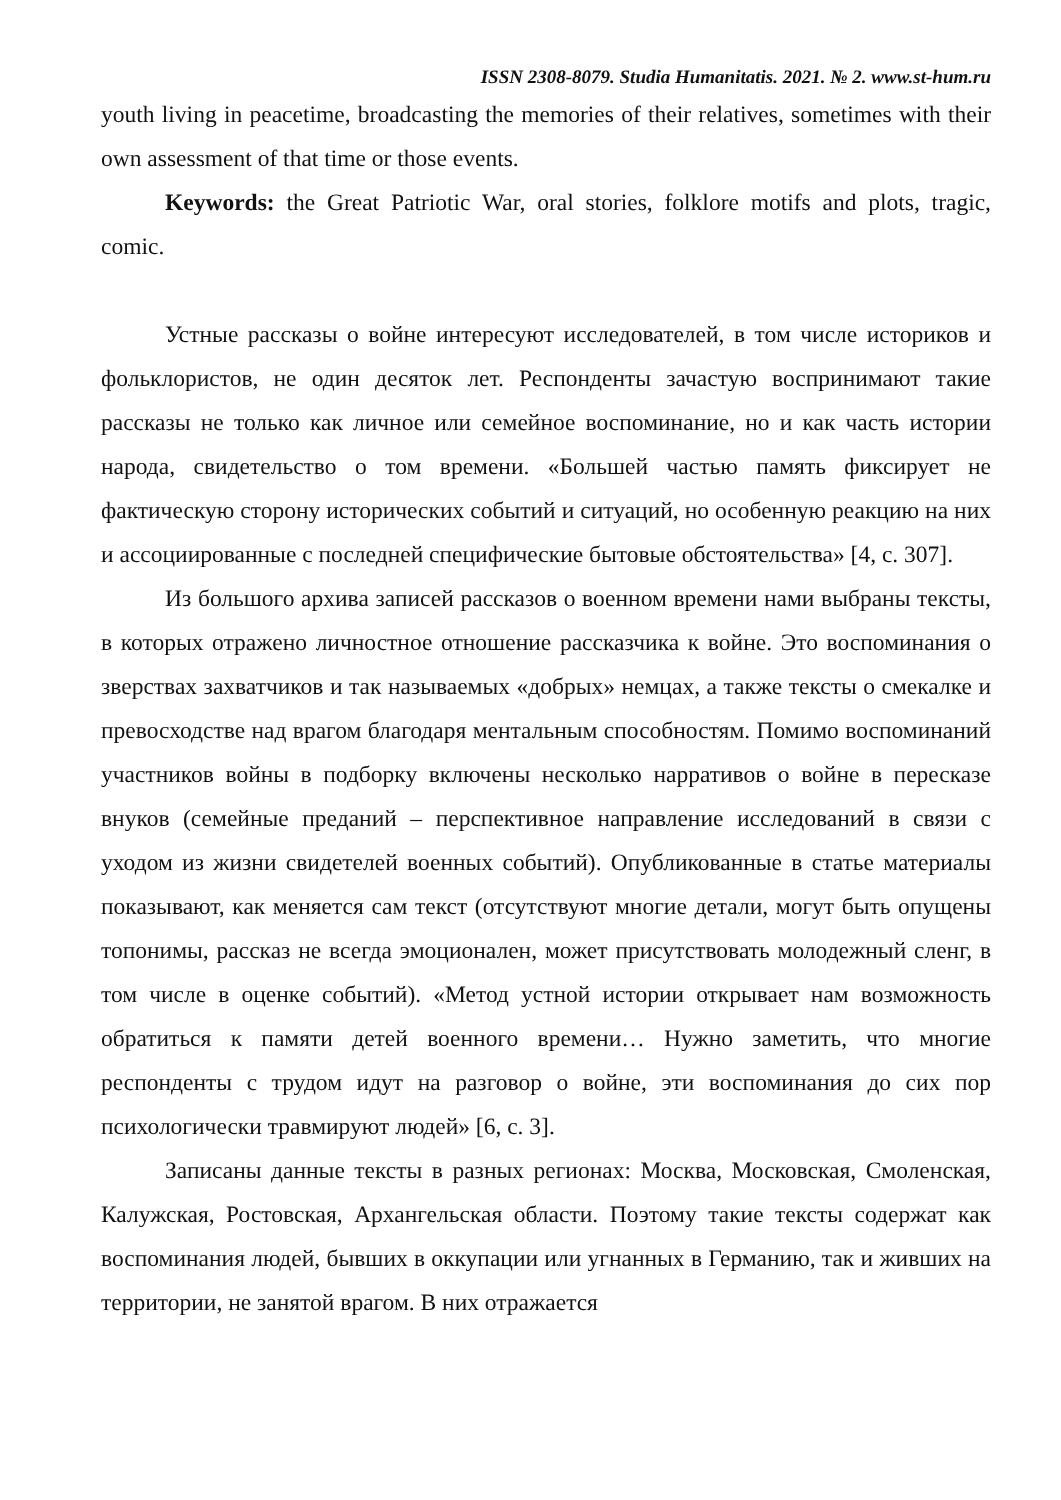ISSN 2308-8079. Studia Humanitatis. 2021. № 2. www.st-hum.ru
youth living in peacetime, broadcasting the memories of their relatives, sometimes with their own assessment of that time or those events.
Keywords: the Great Patriotic War, oral stories, folklore motifs and plots, tragic, comic.
Устные рассказы о войне интересуют исследователей, в том числе историков и фольклористов, не один десяток лет. Респонденты зачастую воспринимают такие рассказы не только как личное или семейное воспоминание, но и как часть истории народа, свидетельство о том времени. «Большей частью память фиксирует не фактическую сторону исторических событий и ситуаций, но особенную реакцию на них и ассоциированные с последней специфические бытовые обстоятельства» [4, с. 307].
Из большого архива записей рассказов о военном времени нами выбраны тексты, в которых отражено личностное отношение рассказчика к войне. Это воспоминания о зверствах захватчиков и так называемых «добрых» немцах, а также тексты о смекалке и превосходстве над врагом благодаря ментальным способностям. Помимо воспоминаний участников войны в подборку включены несколько нарративов о войне в пересказе внуков (семейные преданий – перспективное направление исследований в связи с уходом из жизни свидетелей военных событий). Опубликованные в статье материалы показывают, как меняется сам текст (отсутствуют многие детали, могут быть опущены топонимы, рассказ не всегда эмоционален, может присутствовать молодежный сленг, в том числе в оценке событий). «Метод устной истории открывает нам возможность обратиться к памяти детей военного времени… Нужно заметить, что многие респонденты с трудом идут на разговор о войне, эти воспоминания до сих пор психологически травмируют людей» [6, с. 3].
Записаны данные тексты в разных регионах: Москва, Московская, Смоленская, Калужская, Ростовская, Архангельская области. Поэтому такие тексты содержат как воспоминания людей, бывших в оккупации или угнанных в Германию, так и живших на территории, не занятой врагом. В них отражается